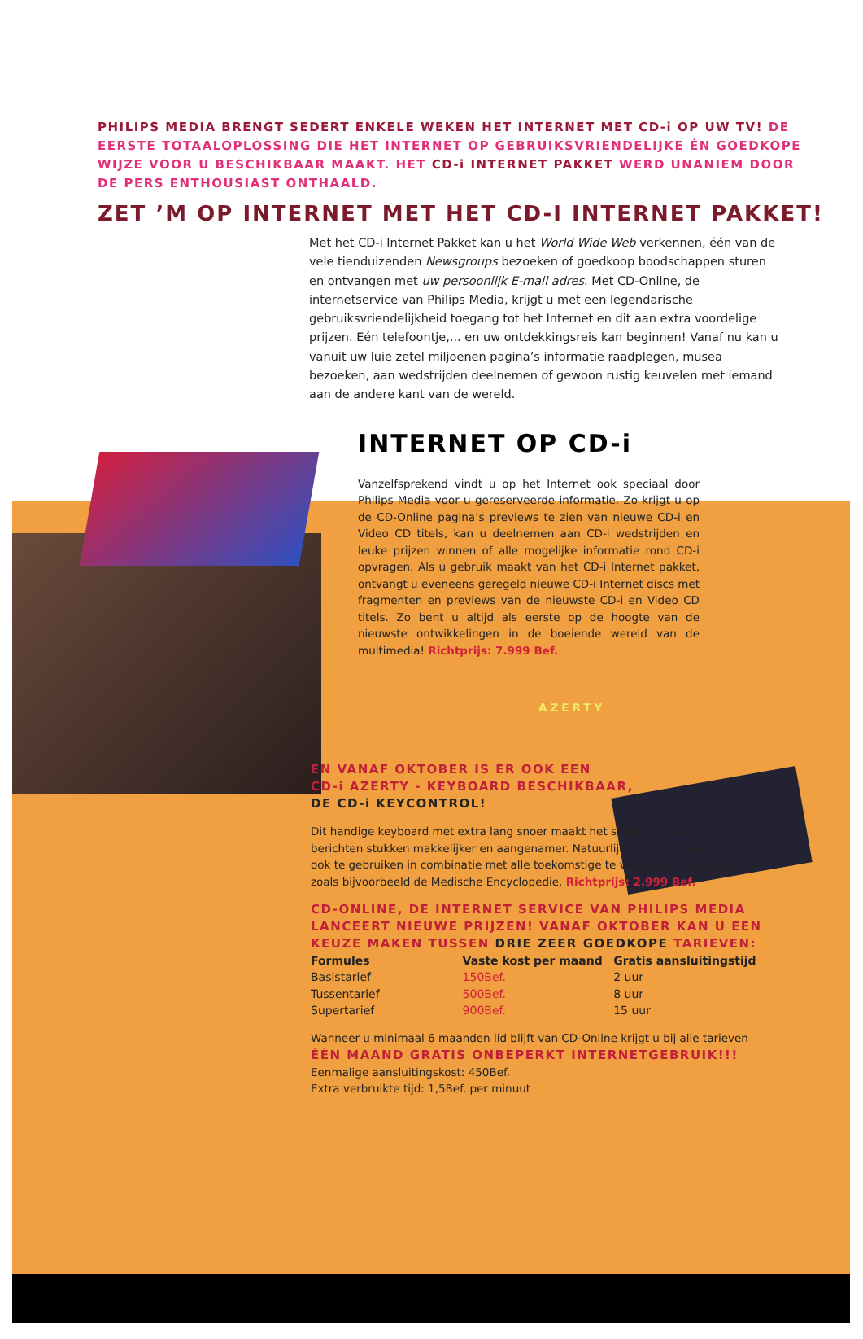PHILIPS MEDIA BRENGT SEDERT ENKELE WEKEN HET INTERNET MET CD-i OP UW TV! DE EERSTE TOTAALOPLOSSING DIE HET INTERNET OP GEBRUIKSVRIENDELIJKE ÉN GOEDKOPE WIJZE VOOR U BESCHIKBAAR MAAKT. HET CD-i INTERNET PAKKET WERD UNANIEM DOOR DE PERS ENTHOUSIAST ONTHAALD.
ZET ’M OP INTERNET MET HET CD-I INTERNET PAKKET!
Met het CD-i Internet Pakket kan u het World Wide Web verkennen, één van de vele tienduizenden Newsgroups bezoeken of goedkoop boodschappen sturen en ontvangen met uw persoonlijk E-mail adres. Met CD-Online, de internetservice van Philips Media, krijgt u met een legendarische gebruiksvriendelijkheid toegang tot het Internet en dit aan extra voordelige prijzen. Eén telefoontje,... en uw ontdekkingsreis kan beginnen! Vanaf nu kan u vanuit uw luie zetel miljoenen pagina’s informatie raadplegen, musea bezoeken, aan wedstrijden deelnemen of gewoon rustig keuvelen met iemand aan de andere kant van de wereld.
INTERNET OP CD-i
Vanzelfsprekend vindt u op het Internet ook speciaal door Philips Media voor u gereserveerde informatie. Zo krijgt u op de CD-Online pagina’s previews te zien van nieuwe CD-i en Video CD titels, kan u deelnemen aan CD-i wedstrijden en leuke prijzen winnen of alle mogelijke informatie rond CD-i opvragen. Als u gebruik maakt van het CD-i Internet pakket, ontvangt u eveneens geregeld nieuwe CD-i Internet discs met fragmenten en previews van de nieuwste CD-i en Video CD titels. Zo bent u altijd als eerste op de hoogte van de nieuwste ontwikkelingen in de boeiende wereld van de multimedia! Richtprijs: 7.999 Bef.
AZERTY
EN VANAF OKTOBER IS ER OOK EEN
CD-i AZERTY - KEYBOARD BESCHIKBAAR,
DE CD-i KEYCONTROL!
Dit handige keyboard met extra lang snoer maakt het schrijven van E-mail berichten stukken makkelijker en aangenamer. Natuurlijk is de CD-i KeyControl ook te gebruiken in combinatie met alle toekomstige te verschijnen naslagwerken, zoals bijvoorbeeld de Medische Encyclopedie. Richtprijs: 2.999 Bef.
CD-ONLINE, DE INTERNET SERVICE VAN PHILIPS MEDIA LANCEERT NIEUWE PRIJZEN! VANAF OKTOBER KAN U EEN KEUZE MAKEN TUSSEN DRIE ZEER GOEDKOPE TARIEVEN:
| Formules | Vaste kost per maand | Gratis aansluitingstijd |
| --- | --- | --- |
| Basistarief | 150Bef. | 2 uur |
| Tussentarief | 500Bef. | 8 uur |
| Supertarief | 900Bef. | 15 uur |
Wanneer u minimaal 6 maanden lid blijft van CD-Online krijgt u bij alle tarieven
ÉÉN MAAND GRATIS ONBEPERKT INTERNETGEBRUIK!!!
Eenmalige aansluitingskost: 450Bef.
Extra verbruikte tijd: 1,5Bef. per minuut